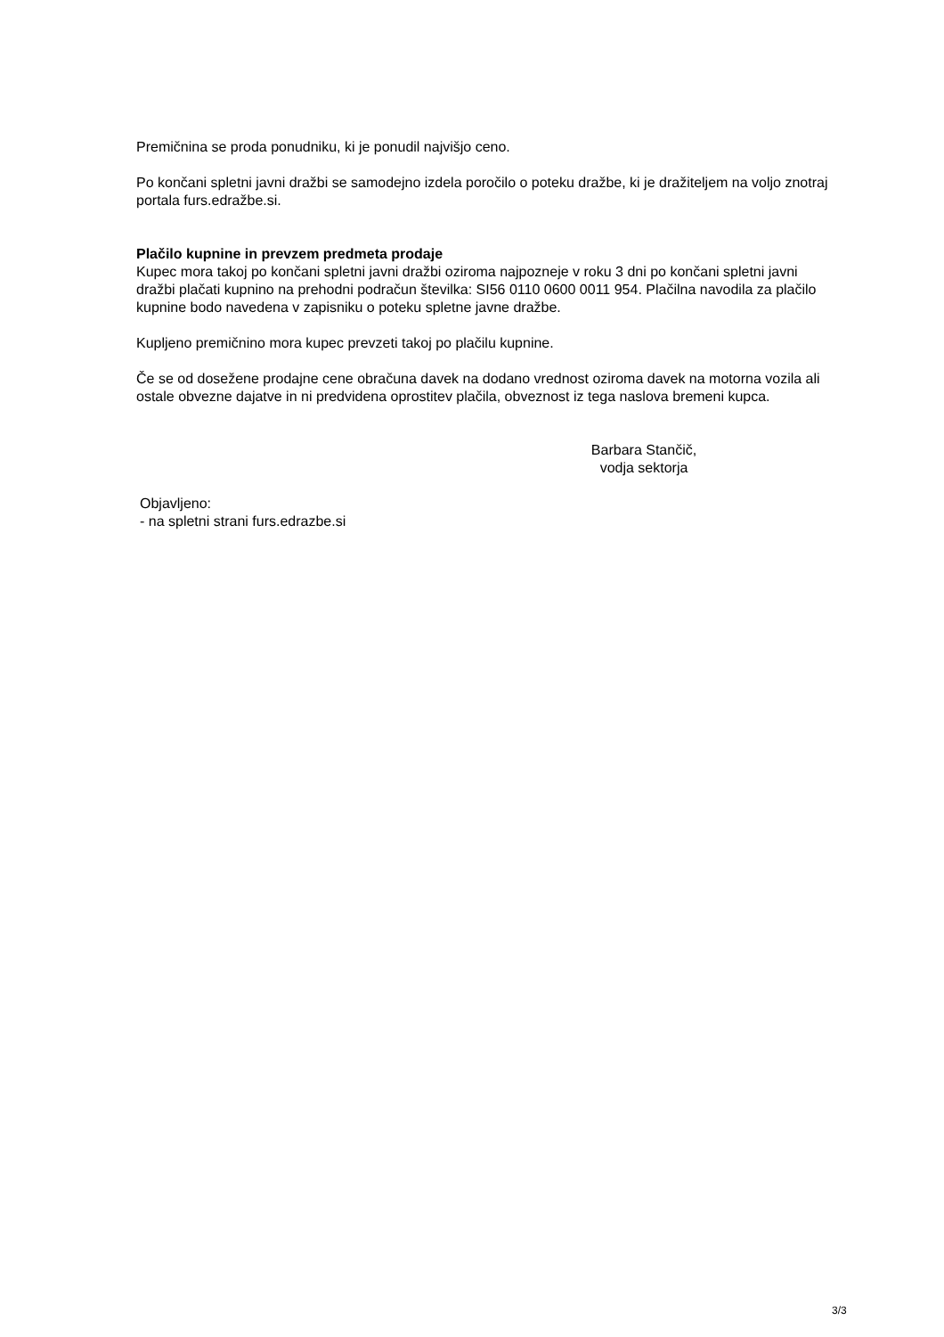Premičnina se proda ponudniku, ki je ponudil najvišjo ceno.
Po končani spletni javni dražbi se samodejno izdela poročilo o poteku dražbe, ki je dražiteljem na voljo znotraj portala furs.edražbe.si.
Plačilo kupnine in prevzem predmeta prodaje
Kupec mora takoj po končani spletni javni dražbi oziroma najpozneje v roku 3 dni po končani spletni javni dražbi plačati kupnino na prehodni podračun številka: SI56 0110 0600 0011 954. Plačilna navodila za plačilo kupnine bodo navedena v zapisniku o poteku spletne javne dražbe.
Kupljeno premičnino mora kupec prevzeti takoj po plačilu kupnine.
Če se od dosežene prodajne cene obračuna davek na dodano vrednost oziroma davek na motorna vozila ali ostale obvezne dajatve in ni predvidena oprostitev plačila, obveznost iz tega naslova bremeni kupca.
Barbara Stančič,
vodja sektorja
Objavljeno:
- na spletni strani furs.edrazbe.si
3/3